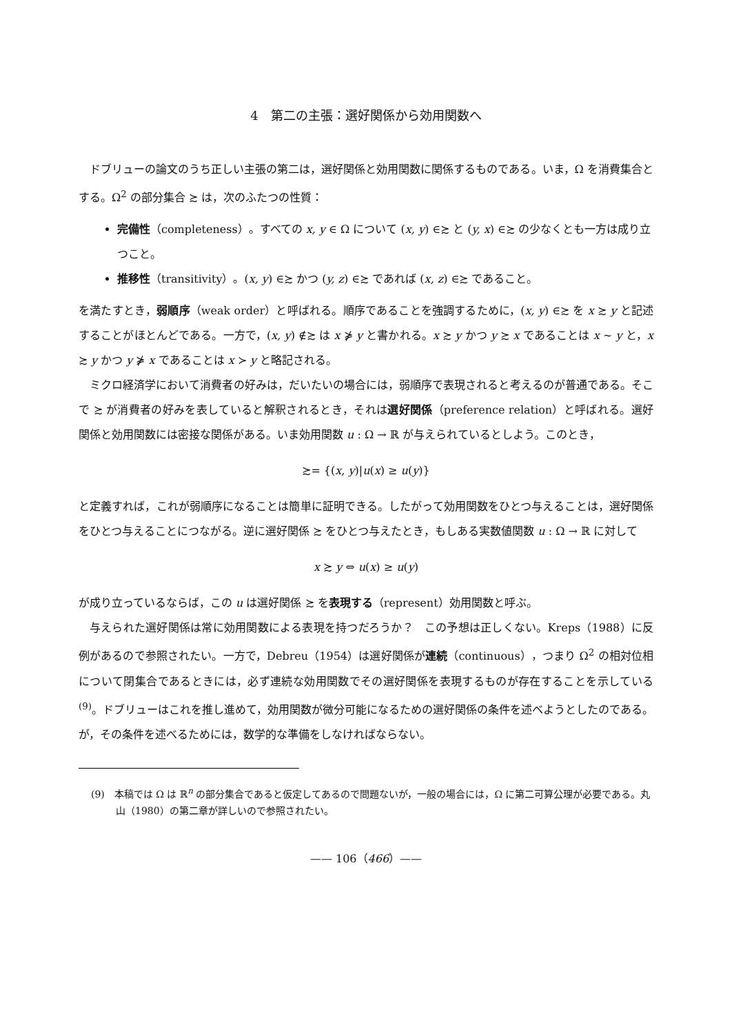4　第二の主張：選好関係から効用関数へ
ドブリューの論文のうち正しい主張の第二は，選好関係と効用関数に関係するものである。いま，Ω を消費集合とする。Ω<sup>2</sup> の部分集合 ≿ は，次のふたつの性質：
完備性（completeness）。すべての x, y ∈ Ω について (x, y) ∈≿ と (y, x) ∈≿ の少なくとも一方は成り立つこと。
推移性（transitivity）。(x, y) ∈≿ かつ (y, z) ∈≿ であれば (x, z) ∈≿ であること。
を満たすとき，弱順序（weak order）と呼ばれる。順序であることを強調するために，(x, y) ∈≿ を x ≿ y と記述することがほとんどである。一方で，(x, y) ∉≿ は x ⋡ y と書かれる。x ≿ y かつ y ≿ x であることは x ∼ y と，x ≿ y かつ y ⋡ x であることは x ≻ y と略記される。
ミクロ経済学において消費者の好みは，だいたいの場合には，弱順序で表現されると考えるのが普通である。そこで ≿ が消費者の好みを表していると解釈されるとき，それは選好関係（preference relation）と呼ばれる。選好関係と効用関数には密接な関係がある。いま効用関数 u : Ω → ℝ が与えられているとしよう。このとき，
≿= {(x, y)|u(x) ≥ u(y)}
と定義すれば，これが弱順序になることは簡単に証明できる。したがって効用関数をひとつ与えることは，選好関係をひとつ与えることにつながる。逆に選好関係 ≿ をひとつ与えたとき，もしある実数値関数 u : Ω → ℝ に対して
x ≿ y ⇔ u(x) ≥ u(y)
が成り立っているならば，この u は選好関係 ≿ を表現する（represent）効用関数と呼ぶ。
与えられた選好関係は常に効用関数による表現を持つだろうか？　この予想は正しくない。Kreps（1988）に反例があるので参照されたい。一方で，Debreu（1954）は選好関係が連続（continuous），つまり Ω<sup>2</sup> の相対位相について閉集合であるときには，必ず連続な効用関数でその選好関係を表現するものが存在することを示している<sup>(9)</sup>。ドブリューはこれを推し進めて，効用関数が微分可能になるための選好関係の条件を述べようとしたのである。が，その条件を述べるためには，数学的な準備をしなければならない。
(9)　本稿では Ω は ℝ<sup>n</sup> の部分集合であると仮定してあるので問題ないが，一般の場合には，Ω に第二可算公理が必要である。丸山（1980）の第二章が詳しいので参照されたい。
—— 106（466）——